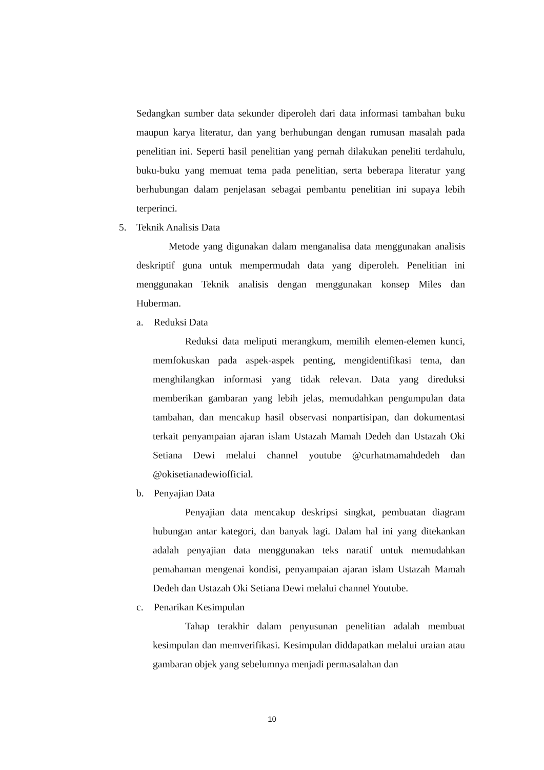Sedangkan sumber data sekunder diperoleh dari data informasi tambahan buku maupun karya literatur, dan yang berhubungan dengan rumusan masalah pada penelitian ini. Seperti hasil penelitian yang pernah dilakukan peneliti terdahulu, buku-buku yang memuat tema pada penelitian, serta beberapa literatur yang berhubungan dalam penjelasan sebagai pembantu penelitian ini supaya lebih terperinci.
5. Teknik Analisis Data
Metode yang digunakan dalam menganalisa data menggunakan analisis deskriptif guna untuk mempermudah data yang diperoleh. Penelitian ini menggunakan Teknik analisis dengan menggunakan konsep Miles dan Huberman.
a. Reduksi Data
Reduksi data meliputi merangkum, memilih elemen-elemen kunci, memfokuskan pada aspek-aspek penting, mengidentifikasi tema, dan menghilangkan informasi yang tidak relevan. Data yang direduksi memberikan gambaran yang lebih jelas, memudahkan pengumpulan data tambahan, dan mencakup hasil observasi nonpartisipan, dan dokumentasi terkait penyampaian ajaran islam Ustazah Mamah Dedeh dan Ustazah Oki Setiana Dewi melalui channel youtube @curhatmamahdedeh dan @okisetianadewiofficial.
b. Penyajian Data
Penyajian data mencakup deskripsi singkat, pembuatan diagram hubungan antar kategori, dan banyak lagi. Dalam hal ini yang ditekankan adalah penyajian data menggunakan teks naratif untuk memudahkan pemahaman mengenai kondisi, penyampaian ajaran islam Ustazah Mamah Dedeh dan Ustazah Oki Setiana Dewi melalui channel Youtube.
c. Penarikan Kesimpulan
Tahap terakhir dalam penyusunan penelitian adalah membuat kesimpulan dan memverifikasi. Kesimpulan diddapatkan melalui uraian atau gambaran objek yang sebelumnya menjadi permasalahan dan
10